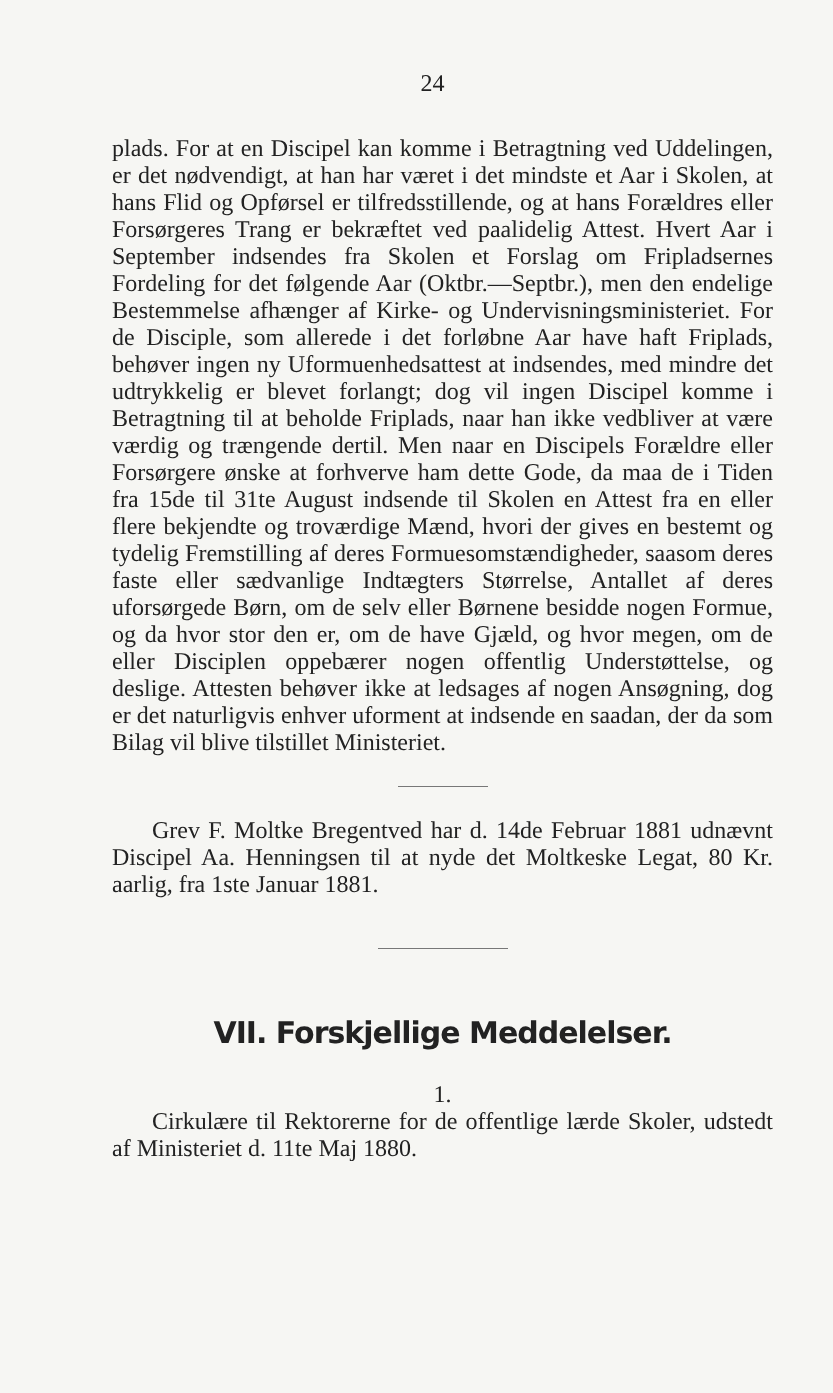24
plads. For at en Discipel kan komme i Betragtning ved Uddelingen, er det nødvendigt, at han har været i det mindste et Aar i Skolen, at hans Flid og Opførsel er tilfredsstillende, og at hans Forældres eller Forsørgeres Trang er bekræftet ved paalidelig Attest. Hvert Aar i September indsendes fra Skolen et Forslag om Fripladsernes Fordeling for det følgende Aar (Oktbr.—Septbr.), men den endelige Bestemmelse afhænger af Kirke- og Undervisningsministeriet. For de Disciple, som allerede i det forløbne Aar have haft Friplads, behøver ingen ny Uformuenhedsattest at indsendes, med mindre det udtrykkelig er blevet forlangt; dog vil ingen Discipel komme i Betragtning til at beholde Friplads, naar han ikke vedbliver at være værdig og trængende dertil. Men naar en Discipels Forældre eller Forsørgere ønske at forhverve ham dette Gode, da maa de i Tiden fra 15de til 31te August indsende til Skolen en Attest fra en eller flere bekjendte og troværdige Mænd, hvori der gives en bestemt og tydelig Fremstilling af deres Formuesomstændigheder, saasom deres faste eller sædvanlige Indtægters Størrelse, Antallet af deres uforsørgede Børn, om de selv eller Børnene besidde nogen Formue, og da hvor stor den er, om de have Gjæld, og hvor megen, om de eller Disciplen oppebærer nogen offentlig Understøttelse, og deslige. Attesten behøver ikke at ledsages af nogen Ansøgning, dog er det naturligvis enhver uforment at indsende en saadan, der da som Bilag vil blive tilstillet Ministeriet.
Grev F. Moltke Bregentved har d. 14de Februar 1881 udnævnt Discipel Aa. Henningsen til at nyde det Moltkeske Legat, 80 Kr. aarlig, fra 1ste Januar 1881.
VII. Forskjellige Meddelelser.
1.
Cirkulære til Rektorerne for de offentlige lærde Skoler, udstedt af Ministeriet d. 11te Maj 1880.